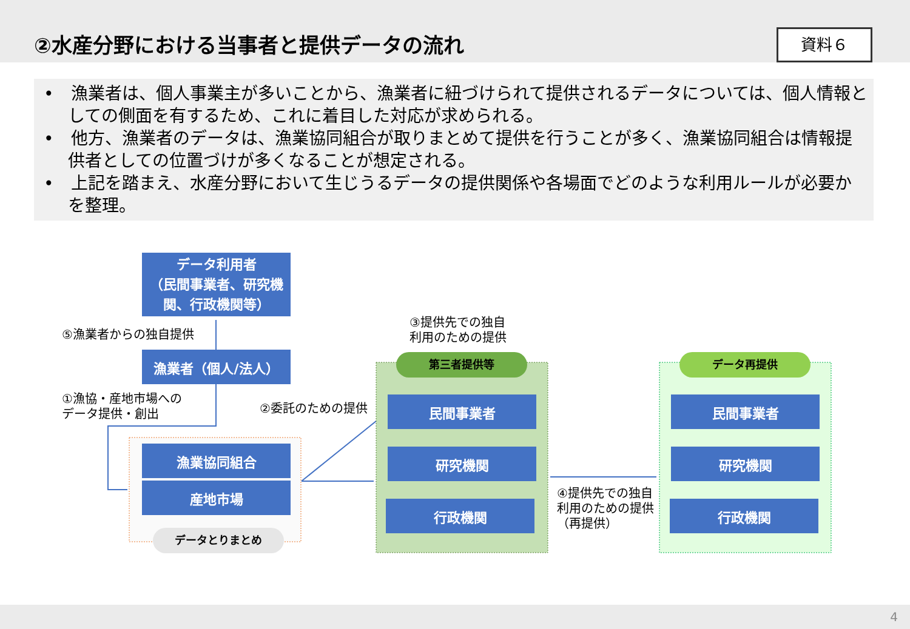②水産分野における当事者と提供データの流れ
資料６
•　漁業者は、個人事業主が多いことから、漁業者に紐づけられて提供されるデータについては、個人情報としての側面を有するため、これに着目した対応が求められる。
•　他方、漁業者のデータは、漁業協同組合が取りまとめて提供を行うことが多く、漁業協同組合は情報提供者としての位置づけが多くなることが想定される。
•　上記を踏まえ、水産分野において生じうるデータの提供関係や各場面でどのような利用ルールが必要かを整理。
データ利用者
（民間事業者、研究機関、行政機関等）
⑤漁業者からの独自提供
漁業者（個人/法人）
①漁協・産地市場への
データ提供・創出
②委託のための提供
漁業協同組合
産地市場
データとりまとめ
③提供先での独自
利用のための提供
第三者提供等
民間事業者
研究機関
行政機関
④提供先での独自
利用のための提供
（再提供）
データ再提供
民間事業者
研究機関
行政機関
4